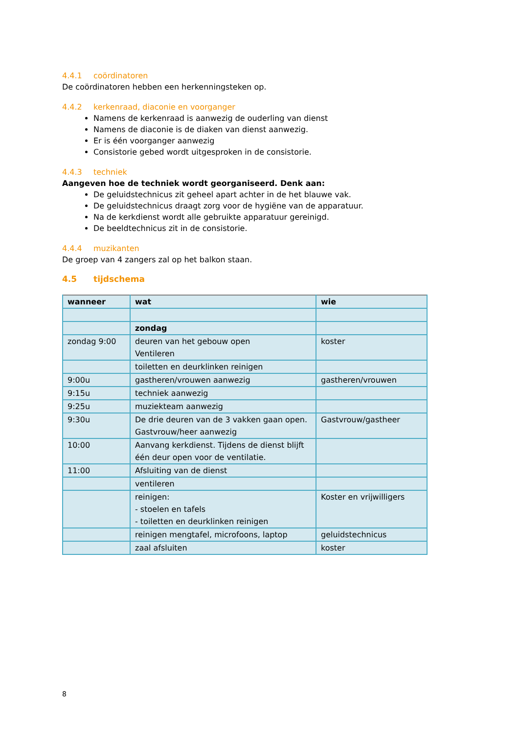4.4.1 coördinatoren
De coördinatoren hebben een herkenningsteken op.
4.4.2 kerkenraad, diaconie en voorganger
Namens de kerkenraad is aanwezig de ouderling van dienst
Namens de diaconie is de diaken van dienst aanwezig.
Er is één voorganger aanwezig
Consistorie gebed wordt uitgesproken in de consistorie.
4.4.3 techniek
Aangeven hoe de techniek wordt georganiseerd. Denk aan:
De geluidstechnicus zit geheel apart achter in de het blauwe vak.
De geluidstechnicus draagt zorg voor de hygiëne van de apparatuur.
Na de kerkdienst wordt alle gebruikte apparatuur gereinigd.
De beeldtechnicus zit in de consistorie.
4.4.4 muzikanten
De groep van 4 zangers zal op het balkon staan.
4.5 tijdschema
| wanneer | wat | wie |
| --- | --- | --- |
| | zondag | |
| zondag 9:00 | deuren van het gebouw open Ventileren | koster |
| | toiletten en deurklinken reinigen | |
| 9:00u | gastheren/vrouwen aanwezig | gastheren/vrouwen |
| 9:15u | techniek aanwezig | |
| 9:25u | muziekteam aanwezig | |
| 9:30u | De drie deuren van de 3 vakken gaan open. Gastvrouw/heer aanwezig | Gastvrouw/gastheer |
| 10:00 | Aanvang kerkdienst. Tijdens de dienst blijft één deur open voor de ventilatie. | |
| 11:00 | Afsluiting van de dienst | |
| | ventileren | |
| | reinigen: - stoelen en tafels - toiletten en deurklinken reinigen | Koster en vrijwilligers |
| | reinigen mengtafel, microfoons, laptop | geluidstechnicus |
| | zaal afsluiten | koster |
8